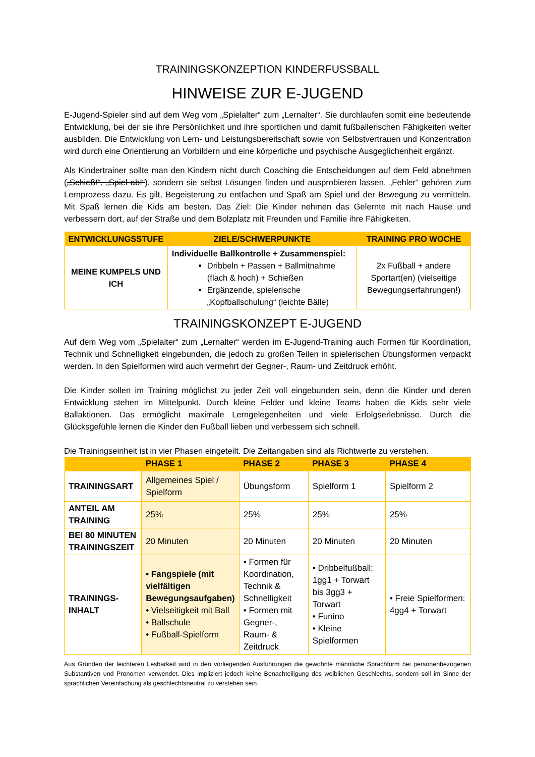TRAININGSKONZEPTION KINDERFUSSBALL
HINWEISE ZUR E-JUGEND
E-Jugend-Spieler sind auf dem Weg vom „Spielalter“ zum „Lernalter“. Sie durchlaufen somit eine bedeutende Entwicklung, bei der sie ihre Persönlichkeit und ihre sportlichen und damit fußballerischen Fähigkeiten weiter ausbilden. Die Entwicklung von Lern- und Leistungsbereitschaft sowie von Selbstvertrauen und Konzentration wird durch eine Orientierung an Vorbildern und eine körperliche und psychische Ausgeglichenheit ergänzt.
Als Kindertrainer sollte man den Kindern nicht durch Coaching die Entscheidungen auf dem Feld abnehmen („Schieß!“, „Spiel ab!“), sondern sie selbst Lösungen finden und ausprobieren lassen. „Fehler“ gehören zum Lernprozess dazu. Es gilt, Begeisterung zu entfachen und Spaß am Spiel und der Bewegung zu vermitteln. Mit Spaß lernen die Kids am besten. Das Ziel: Die Kinder nehmen das Gelernte mit nach Hause und verbessern dort, auf der Straße und dem Bolzplatz mit Freunden und Familie ihre Fähigkeiten.
| ENTWICKLUNGSSTUFE | ZIELE/SCHWERPUNKTE | TRAINING PRO WOCHE |
| --- | --- | --- |
| MEINE KUMPELS UND ICH | Individuelle Ballkontrolle + Zusammenspiel: Dribbeln + Passen + Ballmitnahme (flach & hoch) + Schießen Ergänzende, spielerische „Kopfballschulung“ (leichte Bälle) | 2x Fußball + andere Sportart(en) (vielseitige Bewegungserfahrungen!) |
TRAININGSKONZEPT E-JUGEND
Auf dem Weg vom „Spielalter“ zum „Lernalter“ werden im E-Jugend-Training auch Formen für Koordination, Technik und Schnelligkeit eingebunden, die jedoch zu großen Teilen in spielerischen Übungsformen verpackt werden. In den Spielformen wird auch vermehrt der Gegner-, Raum- und Zeitdruck erhöht.
Die Kinder sollen im Training möglichst zu jeder Zeit voll eingebunden sein, denn die Kinder und deren Entwicklung stehen im Mittelpunkt. Durch kleine Felder und kleine Teams haben die Kids sehr viele Ballaktionen. Das ermöglicht maximale Lerngelegenheiten und viele Erfolgserlebnisse. Durch die Glücksgefühle lernen die Kinder den Fußball lieben und verbessern sich schnell.
Die Trainingseinheit ist in vier Phasen eingeteilt. Die Zeitangaben sind als Richtwerte zu verstehen.
| | PHASE 1 | PHASE 2 | PHASE 3 | PHASE 4 |
| --- | --- | --- | --- | --- |
| TRAININGSART | Allgemeines Spiel / Spielform | Übungsform | Spielform 1 | Spielform 2 |
| ANTEIL AM TRAINING | 25% | 25% | 25% | 25% |
| BEI 80 MINUTEN TRAININGSZEIT | 20 Minuten | 20 Minuten | 20 Minuten | 20 Minuten |
| TRAININGS-INHALT | • Fangspiele (mit vielfältigen Bewegungsaufgaben) • Vielseitigkeit mit Ball • Ballschule • Fußball-Spielform | • Formen für Koordination, Technik & Schnelligkeit • Formen mit Gegner-, Raum- & Zeitdruck | • Dribbelfußball: 1gg1 + Torwart bis 3gg3 + Torwart • Funino • Kleine Spielformen | • Freie Spielformen: 4gg4 + Torwart |
Aus Gründen der leichteren Lesbarkeit wird in den vorliegenden Ausführungen die gewohnte männliche Sprachform bei personenbezogenen Substantiven und Pronomen verwendet. Dies impliziert jedoch keine Benachteiligung des weiblichen Geschlechts, sondern soll im Sinne der sprachlichen Vereinfachung als geschlechtsneutral zu verstehen sein.